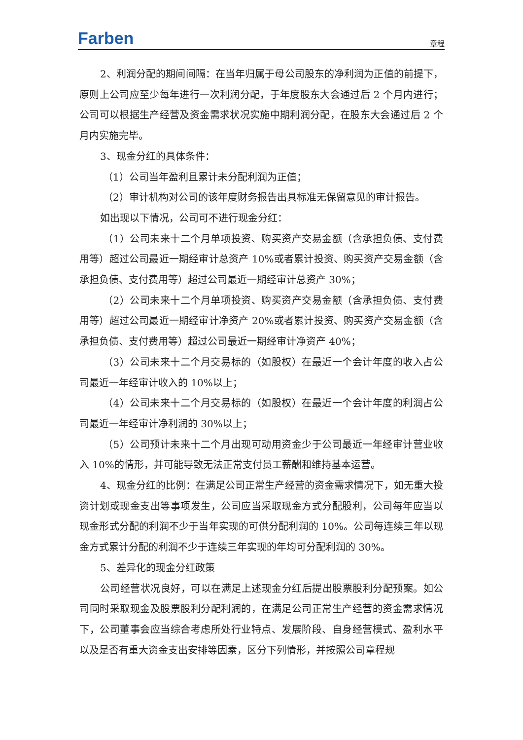Farben 章程
2、利润分配的期间间隔：在当年归属于母公司股东的净利润为正值的前提下，原则上公司应至少每年进行一次利润分配，于年度股东大会通过后 2 个月内进行；公司可以根据生产经营及资金需求状况实施中期利润分配，在股东大会通过后 2 个月内实施完毕。
3、现金分红的具体条件：
（1）公司当年盈利且累计未分配利润为正值；
（2）审计机构对公司的该年度财务报告出具标准无保留意见的审计报告。
如出现以下情况，公司可不进行现金分红：
（1）公司未来十二个月单项投资、购买资产交易金额（含承担负债、支付费用等）超过公司最近一期经审计总资产 10%或者累计投资、购买资产交易金额（含承担负债、支付费用等）超过公司最近一期经审计总资产 30%；
（2）公司未来十二个月单项投资、购买资产交易金额（含承担负债、支付费用等）超过公司最近一期经审计净资产 20%或者累计投资、购买资产交易金额（含承担负债、支付费用等）超过公司最近一期经审计净资产 40%；
（3）公司未来十二个月交易标的（如股权）在最近一个会计年度的收入占公司最近一年经审计收入的 10%以上；
（4）公司未来十二个月交易标的（如股权）在最近一个会计年度的利润占公司最近一年经审计净利润的 30%以上；
（5）公司预计未来十二个月出现可动用资金少于公司最近一年经审计营业收入 10%的情形，并可能导致无法正常支付员工薪酬和维持基本运营。
4、现金分红的比例：在满足公司正常生产经营的资金需求情况下，如无重大投资计划或现金支出等事项发生，公司应当采取现金方式分配股利，公司每年应当以现金形式分配的利润不少于当年实现的可供分配利润的 10%。公司每连续三年以现金方式累计分配的利润不少于连续三年实现的年均可分配利润的 30%。
5、差异化的现金分红政策
公司经营状况良好，可以在满足上述现金分红后提出股票股利分配预案。如公司同时采取现金及股票股利分配利润的，在满足公司正常生产经营的资金需求情况下，公司董事会应当综合考虑所处行业特点、发展阶段、自身经营模式、盈利水平以及是否有重大资金支出安排等因素，区分下列情形，并按照公司章程规